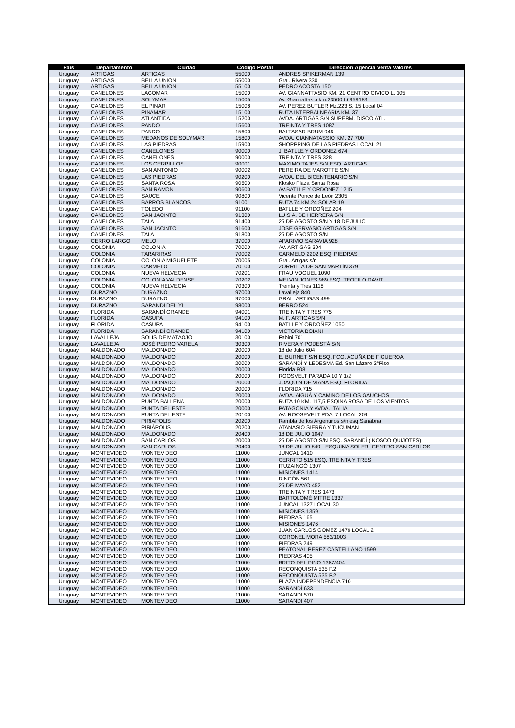| País | Departamento | Ciudad | Código Postal | Dirección Agencia Venta Valores |
| --- | --- | --- | --- | --- |
| Uruguay | ARTIGAS | ARTIGAS | 55000 | ANDRES SPIKERMAN 139 |
| Uruguay | ARTIGAS | BELLA UNION | 55000 | Gral. Rivera 330 |
| Uruguay | ARTIGAS | BELLA UNION | 55100 | PEDRO ACOSTA 1501 |
| Uruguay | CANELONES | LAGOMAR | 15000 | AV. GIANNATTASIO KM. 21 CENTRO CIVICO L. 105 |
| Uruguay | CANELONES | SOLYMAR | 15005 | Av. Giannattasio km.23500 t.6959183 |
| Uruguay | CANELONES | EL PINAR | 15008 | AV. PEREZ BUTLER Mz.223 S. 15 Local 04 |
| Uruguay | CANELONES | PINAMAR | 15100 | RUTA INTERBALNEARIA KM. 37 |
| Uruguay | CANELONES | ATLÁNTIDA | 15200 | AVDA. ARTIGAS S/N SUPERM. DISCO ATL. |
| Uruguay | CANELONES | PANDO | 15600 | TREINTA Y TRES 1087 |
| Uruguay | CANELONES | PANDO | 15600 | BALTASAR BRUM 946 |
| Uruguay | CANELONES | MEDANOS DE SOLYMAR | 15800 | AVDA. GIANNATASSIO KM. 27.700 |
| Uruguay | CANELONES | LAS PIEDRAS | 15900 | SHOPPPING DE LAS PIEDRAS LOCAL 21 |
| Uruguay | CANELONES | CANELONES | 90000 | J. BATLLE Y ORDONEZ 674 |
| Uruguay | CANELONES | CANELONES | 90000 | TREINTA Y TRES 328 |
| Uruguay | CANELONES | LOS CERRILLOS | 90001 | MAXIMO TAJES S/N ESQ. ARTIGAS |
| Uruguay | CANELONES | SAN ANTONIO | 90002 | PEREIRA DE MAROTTE S/N |
| Uruguay | CANELONES | LAS PIEDRAS | 90200 | AVDA. DEL BICENTENARIO S/N |
| Uruguay | CANELONES | SANTA ROSA | 90500 | Kiosko Plaza Santa Rosa |
| Uruguay | CANELONES | SAN RAMON | 90600 | AV.BATLLE Y ORDONEZ 1215 |
| Uruguay | CANELONES | SAUCE | 90800 | Vicente Ponce de León 2305 |
| Uruguay | CANELONES | BARROS BLANCOS | 91001 | RUTA 74 KM.24 SOLAR 19 |
| Uruguay | CANELONES | TOLEDO | 91100 | BATLLE Y ORDOÑEZ 204 |
| Uruguay | CANELONES | SAN JACINTO | 91300 | LUIS A. DE HERRERA S/N |
| Uruguay | CANELONES | TALA | 91400 | 25 DE AGOSTO S/N Y 18 DE JULIO |
| Uruguay | CANELONES | SAN JACINTO | 91600 | JOSE GERVASIO ARTIGAS S/N |
| Uruguay | CANELONES | TALA | 91800 | 25 DE AGOSTO S/N |
| Uruguay | CERRO LARGO | MELO | 37000 | APARIVIO SARAVIA 928 |
| Uruguay | COLONIA | COLONIA | 70000 | AV. ARTIGAS 304 |
| Uruguay | COLONIA | TARARIRAS | 70002 | CARMELO 2202 ESQ. PIEDRAS |
| Uruguay | COLONIA | COLONIA MIGUELETE | 70005 | Gral. Artigas s/n |
| Uruguay | COLONIA | CARMELO | 70100 | ZORRILLA DE SAN MARTÍN 379 |
| Uruguay | COLONIA | NUEVA HELVECIA | 70201 | FRAU VOGUEL 1090 |
| Uruguay | COLONIA | COLONIA VALDENSE | 70202 | MELVIN JONES 989 ESQ. TEOFILO DAVIT |
| Uruguay | COLONIA | NUEVA HELVECIA | 70300 | Treinta y Tres 1118 |
| Uruguay | DURAZNO | DURAZNO | 97000 | Lavalleja 840 |
| Uruguay | DURAZNO | DURAZNO | 97000 | GRAL. ARTIGAS 499 |
| Uruguay | DURAZNO | SARANDI DEL YI | 98000 | BERRO 524 |
| Uruguay | FLORIDA | SARANDÍ GRANDE | 94001 | TREINTA Y TRES 775 |
| Uruguay | FLORIDA | CASUPA | 94100 | M. F. ARTIGAS S/N |
| Uruguay | FLORIDA | CASUPA | 94100 | BATLLE Y ORDOÑEZ 1050 |
| Uruguay | FLORIDA | SARANDÍ GRANDE | 94100 | VICTORIA BOIANI |
| Uruguay | LAVALLEJA | SOLIS DE MATAOJO | 30100 | Fabini 701 |
| Uruguay | LAVALLEJA | JOSÉ PEDRO VARELA | 30300 | RIVERA Y PODESTÁ S/N |
| Uruguay | MALDONADO | MALDONADO | 20000 | 18 de Julio 604 |
| Uruguay | MALDONADO | MALDONADO | 20000 | E. BURNET S/N ESQ. FCO. ACUÑA DE FIGUEROA |
| Uruguay | MALDONADO | MALDONADO | 20000 | SARANDÍ Y LEDESMA Ed. San Lázaro 2°Piso |
| Uruguay | MALDONADO | MALDONADO | 20000 | Florida 808 |
| Uruguay | MALDONADO | MALDONADO | 20000 | ROOSVELT PARADA 10 Y 1/2 |
| Uruguay | MALDONADO | MALDONADO | 20000 | JOAQUIN DE VIANA ESQ. FLORIDA |
| Uruguay | MALDONADO | MALDONADO | 20000 | FLORIDA 715 |
| Uruguay | MALDONADO | MALDONADO | 20000 | AVDA. AIGUÁ Y CAMINO DE LOS GAUCHOS |
| Uruguay | MALDONADO | PUNTA BALLENA | 20000 | RUTA 10 KM. 117,5 ESQINA ROSA DE LOS VIENTOS |
| Uruguay | MALDONADO | PUNTA DEL ESTE | 20000 | PATAGONIA Y AVDA. ITALIA |
| Uruguay | MALDONADO | PUNTA DEL ESTE | 20100 | AV. ROOSEVELT PDA. 7 LOCAL 209 |
| Uruguay | MALDONADO | PIRIAPOLIS | 20200 | Rambla de los Argentinos s/n esq Sanabria |
| Uruguay | MALDONADO | PIRIÁPOLIS | 20200 | ATANASIO SIERRA Y TUCUMAN |
| Uruguay | MALDONADO | MALDONADO | 20400 | 18 DE JULIO 1047 |
| Uruguay | MALDONADO | SAN CARLOS | 20000 | 25 DE AGOSTO S/N ESQ. SARANDÍ ( KOSCO QUIJOTES) |
| Uruguay | MALDONADO | SAN CARLOS | 20400 | 18 DE JULIO 849 - ESQUINA SOLER- CENTRO SAN CARLOS |
| Uruguay | MONTEVIDEO | MONTEVIDEO | 11000 | JUNCAL 1410 |
| Uruguay | MONTEVIDEO | MONTEVIDEO | 11000 | CERRITO 515 ESQ. TREINTA Y TRES |
| Uruguay | MONTEVIDEO | MONTEVIDEO | 11000 | ITUZAINGÓ 1307 |
| Uruguay | MONTEVIDEO | MONTEVIDEO | 11000 | MISIONES 1414 |
| Uruguay | MONTEVIDEO | MONTEVIDEO | 11000 | RINCÓN 561 |
| Uruguay | MONTEVIDEO | MONTEVIDEO | 11000 | 25 DE MAYO 452 |
| Uruguay | MONTEVIDEO | MONTEVIDEO | 11000 | TREINTA Y TRES 1473 |
| Uruguay | MONTEVIDEO | MONTEVIDEO | 11000 | BARTOLOMÉ MITRE 1337 |
| Uruguay | MONTEVIDEO | MONTEVIDEO | 11000 | JUNCAL 1327 LOCAL 30 |
| Uruguay | MONTEVIDEO | MONTEVIDEO | 11000 | MISIONES 1359 |
| Uruguay | MONTEVIDEO | MONTEVIDEO | 11000 | PIEDRAS 165 |
| Uruguay | MONTEVIDEO | MONTEVIDEO | 11000 | MISIONES 1476 |
| Uruguay | MONTEVIDEO | MONTEVIDEO | 11000 | JUAN CARLOS GOMEZ 1476 LOCAL 2 |
| Uruguay | MONTEVIDEO | MONTEVIDEO | 11000 | CORONEL MORA 583/1003 |
| Uruguay | MONTEVIDEO | MONTEVIDEO | 11000 | PIEDRAS 249 |
| Uruguay | MONTEVIDEO | MONTEVIDEO | 11000 | PEATONAL PEREZ CASTELLANO 1599 |
| Uruguay | MONTEVIDEO | MONTEVIDEO | 11000 | PIEDRAS 405 |
| Uruguay | MONTEVIDEO | MONTEVIDEO | 11000 | BRITO DEL PINO 1367/404 |
| Uruguay | MONTEVIDEO | MONTEVIDEO | 11000 | RECONQUISTA 535 P.2 |
| Uruguay | MONTEVIDEO | MONTEVIDEO | 11000 | RECONQUISTA 535 P.2 |
| Uruguay | MONTEVIDEO | MONTEVIDEO | 11000 | PLAZA INDEPENDENCIA 710 |
| Uruguay | MONTEVIDEO | MONTEVIDEO | 11000 | SARANDÍ 633 |
| Uruguay | MONTEVIDEO | MONTEVIDEO | 11000 | SARANDI 570 |
| Uruguay | MONTEVIDEO | MONTEVIDEO | 11000 | SARANDI 407 |